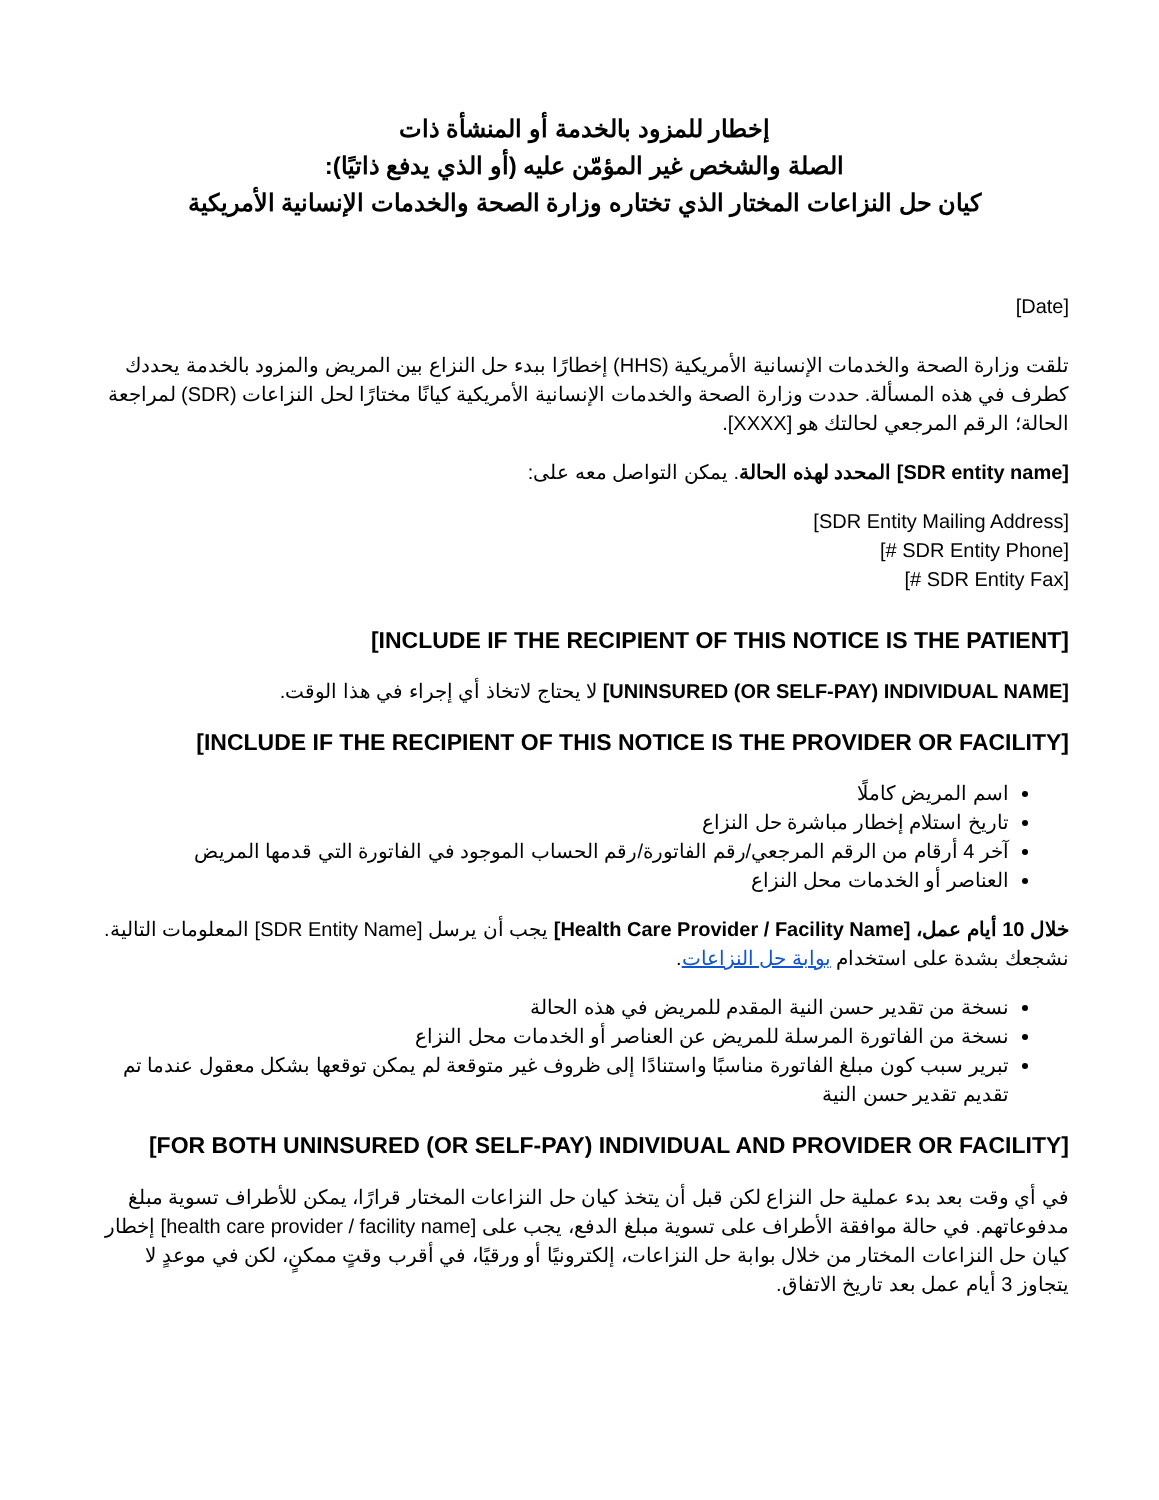إخطار للمزود بالخدمة أو المنشأة ذات
الصلة والشخص غير المؤمّن عليه (أو الذي يدفع ذاتيًا):
كيان حل النزاعات المختار الذي تختاره وزارة الصحة والخدمات الإنسانية الأمريكية
[Date]
تلقت وزارة الصحة والخدمات الإنسانية الأمريكية (HHS) إخطارًا ببدء حل النزاع بين المريض والمزود بالخدمة يحددك كطرف في هذه المسألة. حددت وزارة الصحة والخدمات الإنسانية الأمريكية كيانًا مختارًا لحل النزاعات (SDR) لمراجعة الحالة؛ الرقم المرجعي لحالتك هو [XXXX].
[SDR entity name] المحدد لهذه الحالة. يمكن التواصل معه على:
[SDR Entity Mailing Address]
[SDR Entity Phone #]
[SDR Entity Fax #]
[INCLUDE IF THE RECIPIENT OF THIS NOTICE IS THE PATIENT]
[UNINSURED (OR SELF-PAY) INDIVIDUAL NAME] لا يحتاج لاتخاذ أي إجراء في هذا الوقت.
[INCLUDE IF THE RECIPIENT OF THIS NOTICE IS THE PROVIDER OR FACILITY]
اسم المريض كاملًا
تاريخ استلام إخطار مباشرة حل النزاع
آخر 4 أرقام من الرقم المرجعي/رقم الفاتورة/رقم الحساب الموجود في الفاتورة التي قدمها المريض
العناصر أو الخدمات محل النزاع
خلال 10 أيام عمل، [Health Care Provider / Facility Name] يجب أن يرسل [SDR Entity Name] المعلومات التالية. نشجعك بشدة على استخدام بوابة حل النزاعات.
نسخة من تقدير حسن النية المقدم للمريض في هذه الحالة
نسخة من الفاتورة المرسلة للمريض عن العناصر أو الخدمات محل النزاع
تبرير سبب كون مبلغ الفاتورة مناسبًا واستنادًا إلى ظروف غير متوقعة لم يمكن توقعها بشكل معقول عندما تم تقديم تقدير حسن النية
[FOR BOTH UNINSURED (OR SELF-PAY) INDIVIDUAL AND PROVIDER OR FACILITY]
في أي وقت بعد بدء عملية حل النزاع لكن قبل أن يتخذ كيان حل النزاعات المختار قرارًا، يمكن للأطراف تسوية مبلغ مدفوعاتهم. في حالة موافقة الأطراف على تسوية مبلغ الدفع، يجب على [health care provider / facility name] إخطار كيان حل النزاعات المختار من خلال بوابة حل النزاعات، إلكترونيًا أو ورقيًا، في أقرب وقتٍ ممكنٍ، لكن في موعدٍ لا يتجاوز 3 أيام عمل بعد تاريخ الاتفاق.